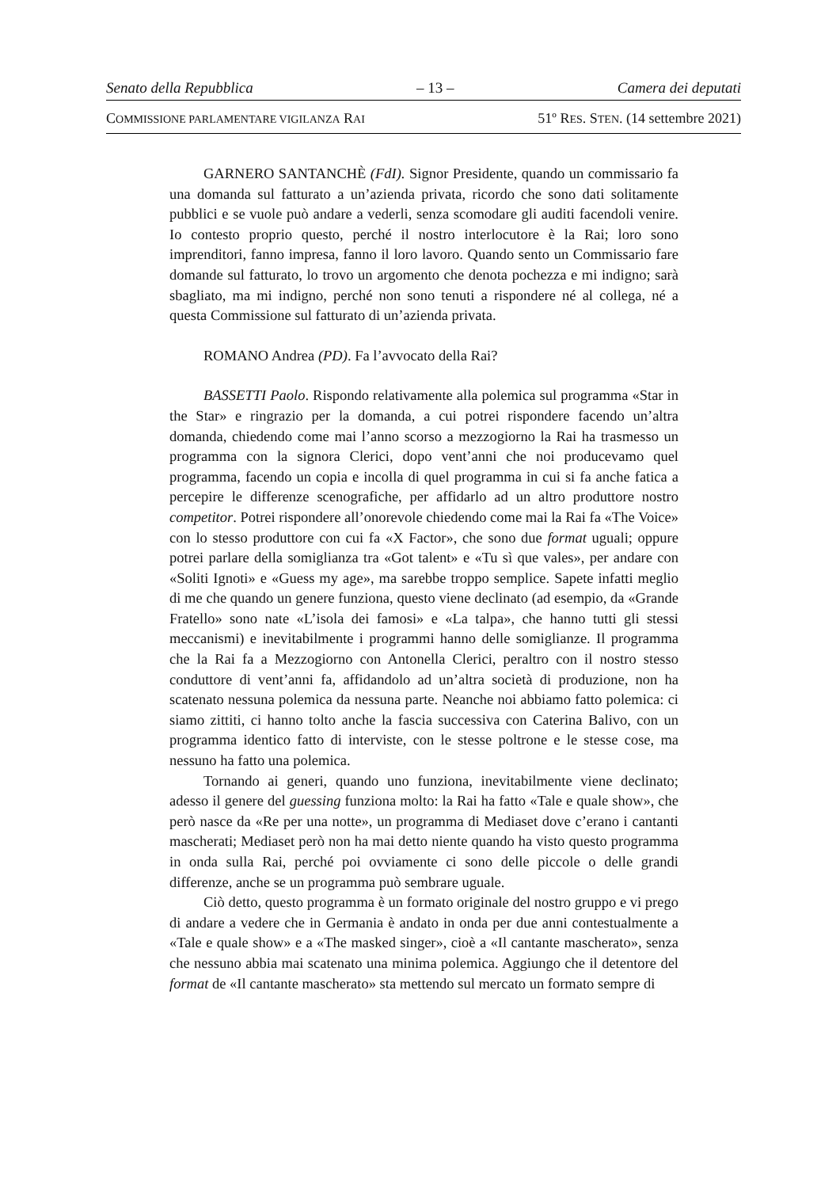Senato della Repubblica – 13 – Camera dei deputati
COMMISSIONE PARLAMENTARE VIGILANZA RAI 51º RES. STEN. (14 settembre 2021)
GARNERO SANTANCHÈ (FdI). Signor Presidente, quando un commissario fa una domanda sul fatturato a un’azienda privata, ricordo che sono dati solitamente pubblici e se vuole può andare a vederli, senza scomodare gli auditi facendoli venire. Io contesto proprio questo, perché il nostro interlocutore è la Rai; loro sono imprenditori, fanno impresa, fanno il loro lavoro. Quando sento un Commissario fare domande sul fatturato, lo trovo un argomento che denota pochezza e mi indigno; sarà sbagliato, ma mi indigno, perché non sono tenuti a rispondere né al collega, né a questa Commissione sul fatturato di un’azienda privata.
ROMANO Andrea (PD). Fa l’avvocato della Rai?
BASSETTI Paolo. Rispondo relativamente alla polemica sul programma «Star in the Star» e ringrazio per la domanda, a cui potrei rispondere facendo un’altra domanda, chiedendo come mai l’anno scorso a mezzogiorno la Rai ha trasmesso un programma con la signora Clerici, dopo vent’anni che noi producevamo quel programma, facendo un copia e incolla di quel programma in cui si fa anche fatica a percepire le differenze scenografiche, per affidarlo ad un altro produttore nostro competitor. Potrei rispondere all’onorevole chiedendo come mai la Rai fa «The Voice» con lo stesso produttore con cui fa «X Factor», che sono due format uguali; oppure potrei parlare della somiglianza tra «Got talent» e «Tu sì que vales», per andare con «Soliti Ignoti» e «Guess my age», ma sarebbe troppo semplice. Sapete infatti meglio di me che quando un genere funziona, questo viene declinato (ad esempio, da «Grande Fratello» sono nate «L’isola dei famosi» e «La talpa», che hanno tutti gli stessi meccanismi) e inevitabilmente i programmi hanno delle somiglianze. Il programma che la Rai fa a Mezzogiorno con Antonella Clerici, peraltro con il nostro stesso conduttore di vent’anni fa, affidandolo ad un’altra società di produzione, non ha scatenato nessuna polemica da nessuna parte. Neanche noi abbiamo fatto polemica: ci siamo zittiti, ci hanno tolto anche la fascia successiva con Caterina Balivo, con un programma identico fatto di interviste, con le stesse poltrone e le stesse cose, ma nessuno ha fatto una polemica.
Tornando ai generi, quando uno funziona, inevitabilmente viene declinato; adesso il genere del guessing funziona molto: la Rai ha fatto «Tale e quale show», che però nasce da «Re per una notte», un programma di Mediaset dove c’erano i cantanti mascherati; Mediaset però non ha mai detto niente quando ha visto questo programma in onda sulla Rai, perché poi ovviamente ci sono delle piccole o delle grandi differenze, anche se un programma può sembrare uguale.
Ciò detto, questo programma è un formato originale del nostro gruppo e vi prego di andare a vedere che in Germania è andato in onda per due anni contestualmente a «Tale e quale show» e a «The masked singer», cioè a «Il cantante mascherato», senza che nessuno abbia mai scatenato una minima polemica. Aggiungo che il detentore del format de «Il cantante mascherato» sta mettendo sul mercato un formato sempre di